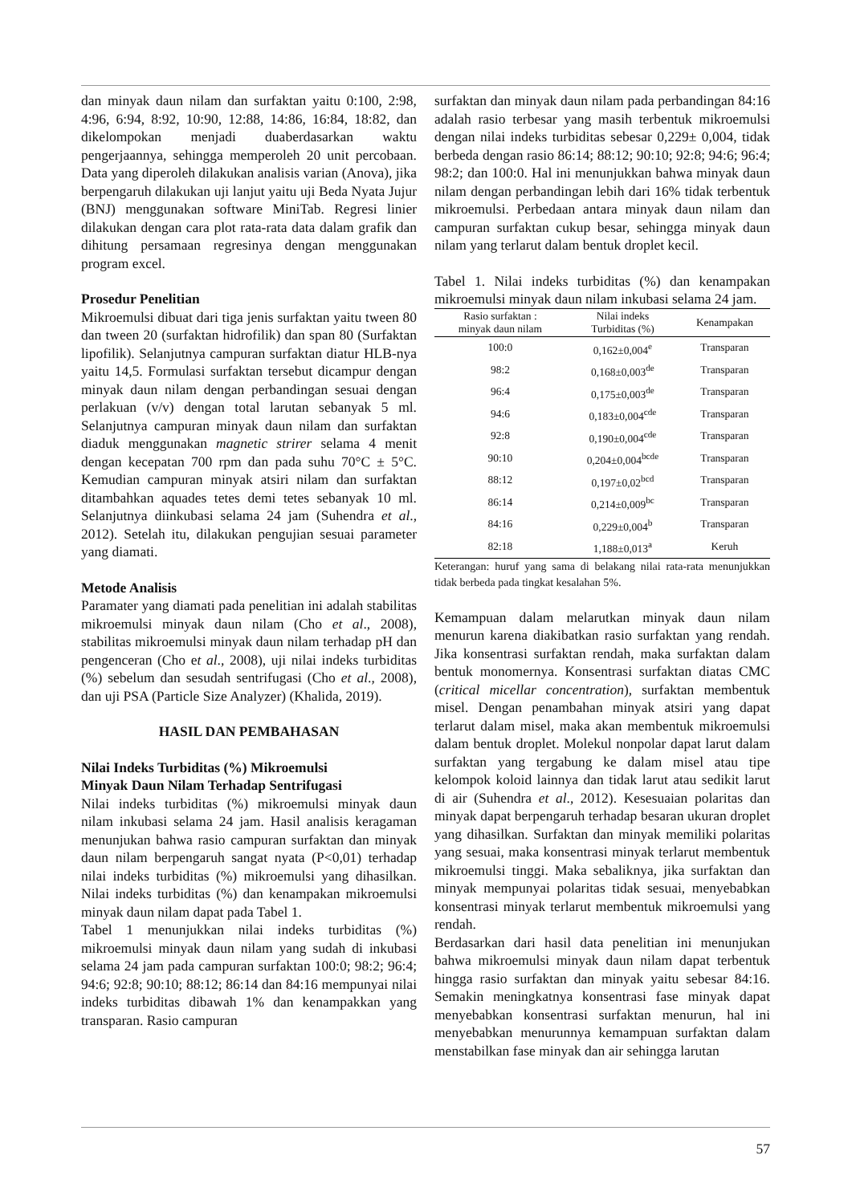dan minyak daun nilam dan surfaktan yaitu 0:100, 2:98, 4:96, 6:94, 8:92, 10:90, 12:88, 14:86, 16:84, 18:82, dan dikelompokan menjadi duaberdasarkan waktu pengerjaannya, sehingga memperoleh 20 unit percobaan. Data yang diperoleh dilakukan analisis varian (Anova), jika berpengaruh dilakukan uji lanjut yaitu uji Beda Nyata Jujur (BNJ) menggunakan software MiniTab. Regresi linier dilakukan dengan cara plot rata-rata data dalam grafik dan dihitung persamaan regresinya dengan menggunakan program excel.
Prosedur Penelitian
Mikroemulsi dibuat dari tiga jenis surfaktan yaitu tween 80 dan tween 20 (surfaktan hidrofilik) dan span 80 (Surfaktan lipofilik). Selanjutnya campuran surfaktan diatur HLB-nya yaitu 14,5. Formulasi surfaktan tersebut dicampur dengan minyak daun nilam dengan perbandingan sesuai dengan perlakuan (v/v) dengan total larutan sebanyak 5 ml. Selanjutnya campuran minyak daun nilam dan surfaktan diaduk menggunakan magnetic strirer selama 4 menit dengan kecepatan 700 rpm dan pada suhu 70°C ± 5°C. Kemudian campuran minyak atsiri nilam dan surfaktan ditambahkan aquades tetes demi tetes sebanyak 10 ml. Selanjutnya diinkubasi selama 24 jam (Suhendra et al., 2012). Setelah itu, dilakukan pengujian sesuai parameter yang diamati.
Metode Analisis
Paramater yang diamati pada penelitian ini adalah stabilitas mikroemulsi minyak daun nilam (Cho et al., 2008), stabilitas mikroemulsi minyak daun nilam terhadap pH dan pengenceran (Cho et al., 2008), uji nilai indeks turbiditas (%) sebelum dan sesudah sentrifugasi (Cho et al., 2008), dan uji PSA (Particle Size Analyzer) (Khalida, 2019).
HASIL DAN PEMBAHASAN
Nilai Indeks Turbiditas (%) Mikroemulsi
Minyak Daun Nilam Terhadap Sentrifugasi
Nilai indeks turbiditas (%) mikroemulsi minyak daun nilam inkubasi selama 24 jam. Hasil analisis keragaman menunjukan bahwa rasio campuran surfaktan dan minyak daun nilam berpengaruh sangat nyata (P<0,01) terhadap nilai indeks turbiditas (%) mikroemulsi yang dihasilkan. Nilai indeks turbiditas (%) dan kenampakan mikroemulsi minyak daun nilam dapat pada Tabel 1.
Tabel 1 menunjukkan nilai indeks turbiditas (%) mikroemulsi minyak daun nilam yang sudah di inkubasi selama 24 jam pada campuran surfaktan 100:0; 98:2; 96:4; 94:6; 92:8; 90:10; 88:12; 86:14 dan 84:16 mempunyai nilai indeks turbiditas dibawah 1% dan kenampakkan yang transparan. Rasio campuran
surfaktan dan minyak daun nilam pada perbandingan 84:16 adalah rasio terbesar yang masih terbentuk mikroemulsi dengan nilai indeks turbiditas sebesar 0,229± 0,004, tidak berbeda dengan rasio 86:14; 88:12; 90:10; 92:8; 94:6; 96:4; 98:2; dan 100:0. Hal ini menunjukkan bahwa minyak daun nilam dengan perbandingan lebih dari 16% tidak terbentuk mikroemulsi. Perbedaan antara minyak daun nilam dan campuran surfaktan cukup besar, sehingga minyak daun nilam yang terlarut dalam bentuk droplet kecil.
Tabel 1. Nilai indeks turbiditas (%) dan kenampakan mikroemulsi minyak daun nilam inkubasi selama 24 jam.
| Rasio surfaktan : minyak daun nilam | Nilai indeks Turbiditas (%) | Kenampakan |
| --- | --- | --- |
| 100:0 | 0,162±0,004<sup>e</sup> | Transparan |
| 98:2 | 0,168±0,003<sup>de</sup> | Transparan |
| 96:4 | 0,175±0,003<sup>de</sup> | Transparan |
| 94:6 | 0,183±0,004<sup>cde</sup> | Transparan |
| 92:8 | 0,190±0,004<sup>cde</sup> | Transparan |
| 90:10 | 0,204±0,004<sup>bcde</sup> | Transparan |
| 88:12 | 0,197±0,02<sup>bcd</sup> | Transparan |
| 86:14 | 0,214±0,009<sup>bc</sup> | Transparan |
| 84:16 | 0,229±0,004<sup>b</sup> | Transparan |
| 82:18 | 1,188±0,013<sup>a</sup> | Keruh |
Keterangan: huruf yang sama di belakang nilai rata-rata menunjukkan tidak berbeda pada tingkat kesalahan 5%.
Kemampuan dalam melarutkan minyak daun nilam menurun karena diakibatkan rasio surfaktan yang rendah. Jika konsentrasi surfaktan rendah, maka surfaktan dalam bentuk monomernya. Konsentrasi surfaktan diatas CMC (critical micellar concentration), surfaktan membentuk misel. Dengan penambahan minyak atsiri yang dapat terlarut dalam misel, maka akan membentuk mikroemulsi dalam bentuk droplet. Molekul nonpolar dapat larut dalam surfaktan yang tergabung ke dalam misel atau tipe kelompok koloid lainnya dan tidak larut atau sedikit larut di air (Suhendra et al., 2012). Kesesuaian polaritas dan minyak dapat berpengaruh terhadap besaran ukuran droplet yang dihasilkan. Surfaktan dan minyak memiliki polaritas yang sesuai, maka konsentrasi minyak terlarut membentuk mikroemulsi tinggi. Maka sebaliknya, jika surfaktan dan minyak mempunyai polaritas tidak sesuai, menyebabkan konsentrasi minyak terlarut membentuk mikroemulsi yang rendah.
Berdasarkan dari hasil data penelitian ini menunjukan bahwa mikroemulsi minyak daun nilam dapat terbentuk hingga rasio surfaktan dan minyak yaitu sebesar 84:16. Semakin meningkatnya konsentrasi fase minyak dapat menyebabkan konsentrasi surfaktan menurun, hal ini menyebabkan menurunnya kemampuan surfaktan dalam menstabilkan fase minyak dan air sehingga larutan
57